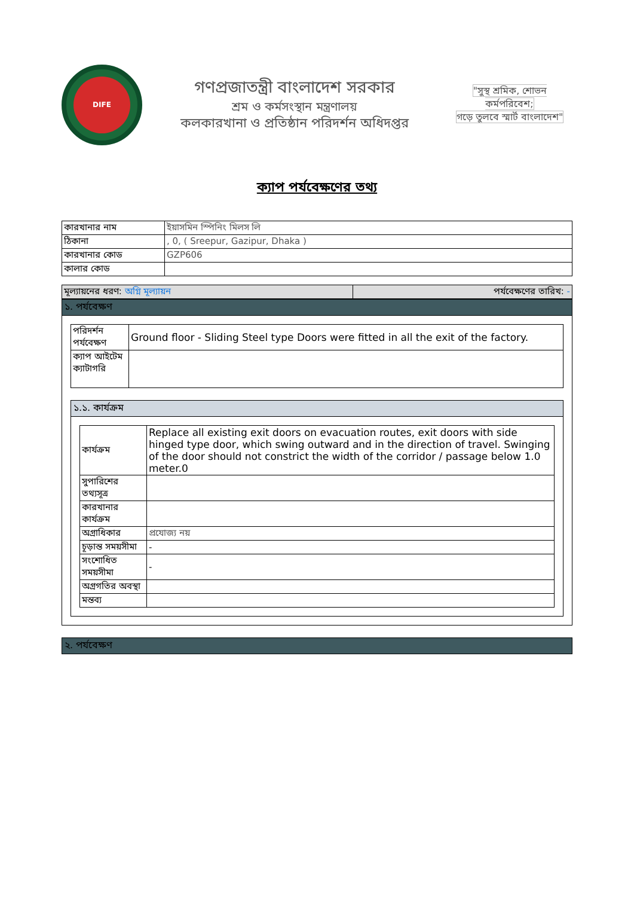DIFE
গণপ্রজাতন্ত্রী বাংলাদেশ সরকার
শ্রম ও কর্মসংস্থান মন্ত্রণালয়
কলকারখানা ও প্রতিষ্ঠান পরিদর্শন অধিদপ্তর
"সুস্থ শ্রমিক, শোভন কর্মপরিবেশ;
গড়ে তুলবে স্মার্ট বাংলাদেশ"
ক্যাপ পর্যবেক্ষণের তথ্য
| কারখানার নাম | ইয়াসমিন স্পিনিং মিলস লি |
| ঠিকানা | , 0, ( Sreepur, Gazipur, Dhaka ) |
| কারখানার কোড | GZP606 |
| কালার কোড | |
| মূল্যায়নের ধরণ: অগ্নি মূল্যায়ন | পর্যবেক্ষণের তারিখ: - |
১. পর্যবেক্ষণ
| পরিদর্শন পর্যবেক্ষণ | Ground floor - Sliding Steel type Doors were fitted in all the exit of the factory. |
| ক্যাপ আইটেম ক্যাটাগরি | |
১.১. কার্যক্রম
| কার্যক্রম | Replace all existing exit doors on evacuation routes, exit doors with side hinged type door, which swing outward and in the direction of travel. Swinging of the door should not constrict the width of the corridor / passage below 1.0 meter.0 |
| সুপারিশের তথ্যসূত্র | |
| কারখানার কার্যক্রম | |
| অগ্রাধিকার | প্রযোজ্য নয় |
| চূড়ান্ত সময়সীমা | - |
| সংশোধিত সময়সীমা | - |
| অগ্রগতির অবস্থা | |
| মন্তব্য | |
২. পর্যবেক্ষণ